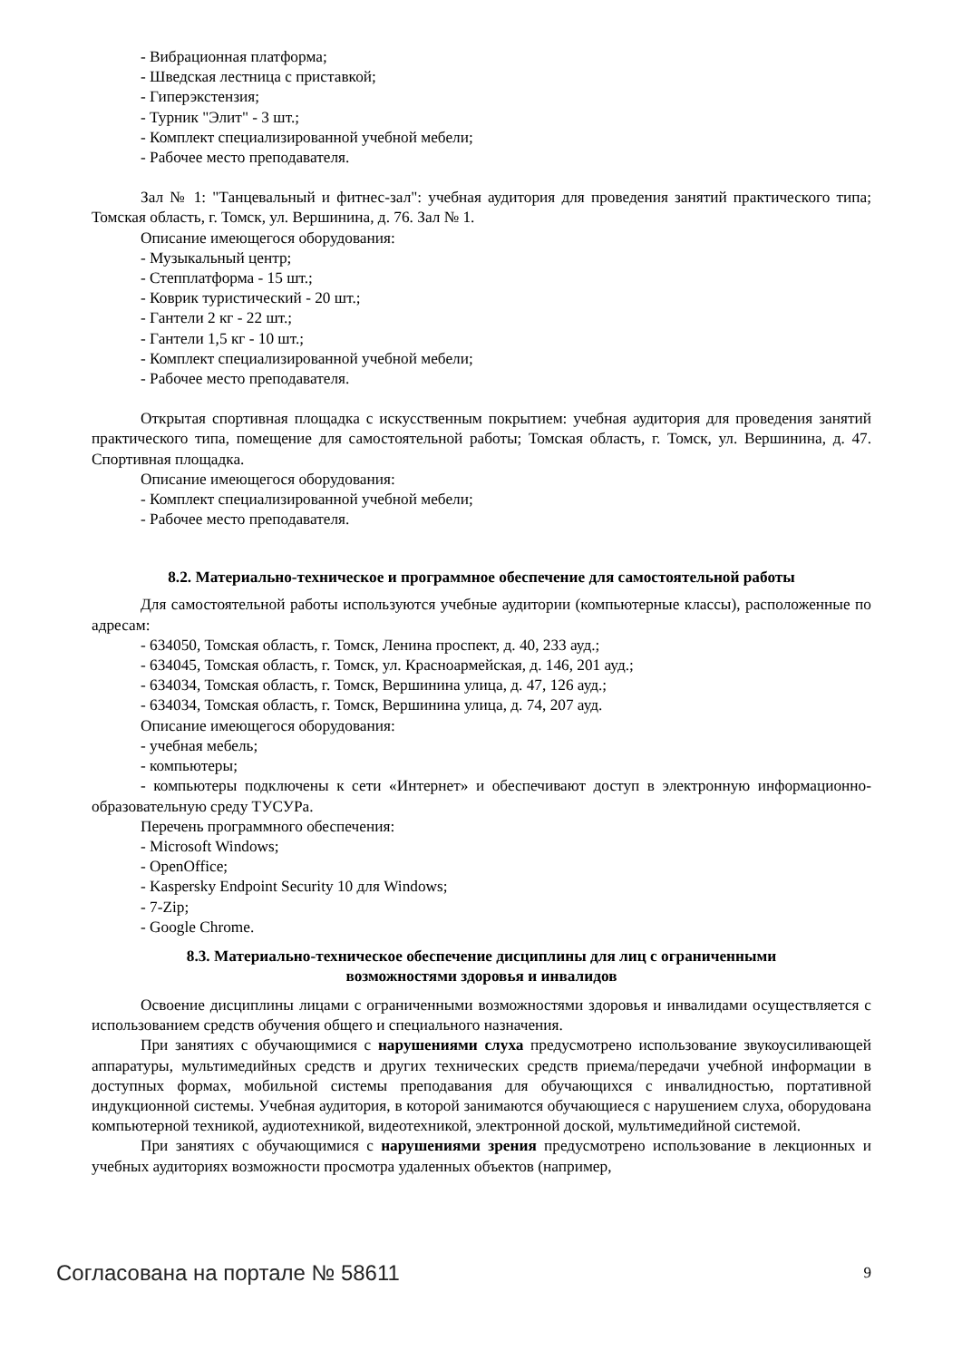- Вибрационная платформа;
- Шведская лестница с приставкой;
- Гиперэкстензия;
- Турник "Элит" - 3 шт.;
- Комплект специализированной учебной мебели;
- Рабочее место преподавателя.
Зал № 1: "Танцевальный и фитнес-зал": учебная аудитория для проведения занятий практического типа; Томская область, г. Томск, ул. Вершинина, д. 76. Зал № 1.
Описание имеющегося оборудования:
- Музыкальный центр;
- Степплатформа - 15 шт.;
- Коврик туристический - 20 шт.;
- Гантели 2 кг - 22 шт.;
- Гантели 1,5 кг - 10 шт.;
- Комплект специализированной учебной мебели;
- Рабочее место преподавателя.
Открытая спортивная площадка с искусственным покрытием: учебная аудитория для проведения занятий практического типа, помещение для самостоятельной работы; Томская область, г. Томск, ул. Вершинина, д. 47. Спортивная площадка.
Описание имеющегося оборудования:
- Комплект специализированной учебной мебели;
- Рабочее место преподавателя.
8.2. Материально-техническое и программное обеспечение для самостоятельной работы
Для самостоятельной работы используются учебные аудитории (компьютерные классы), расположенные по адресам:
- 634050, Томская область, г. Томск, Ленина проспект, д. 40, 233 ауд.;
- 634045, Томская область, г. Томск, ул. Красноармейская, д. 146, 201 ауд.;
- 634034, Томская область, г. Томск, Вершинина улица, д. 47, 126 ауд.;
- 634034, Томская область, г. Томск, Вершинина улица, д. 74, 207 ауд.
Описание имеющегося оборудования:
- учебная мебель;
- компьютеры;
- компьютеры подключены к сети «Интернет» и обеспечивают доступ в электронную информационно-образовательную среду ТУСУРа.
Перечень программного обеспечения:
- Microsoft Windows;
- OpenOffice;
- Kaspersky Endpoint Security 10 для Windows;
- 7-Zip;
- Google Chrome.
8.3. Материально-техническое обеспечение дисциплины для лиц с ограниченными
возможностями здоровья и инвалидов
Освоение дисциплины лицами с ограниченными возможностями здоровья и инвалидами осуществляется с использованием средств обучения общего и специального назначения.
При занятиях с обучающимися с нарушениями слуха предусмотрено использование звукоусиливающей аппаратуры, мультимедийных средств и других технических средств приема/передачи учебной информации в доступных формах, мобильной системы преподавания для обучающихся с инвалидностью, портативной индукционной системы. Учебная аудитория, в которой занимаются обучающиеся с нарушением слуха, оборудована компьютерной техникой, аудиотехникой, видеотехникой, электронной доской, мультимедийной системой.
При занятиях с обучающимися с нарушениями зрения предусмотрено использование в лекционных и учебных аудиториях возможности просмотра удаленных объектов (например,
Согласована на портале № 58611 9